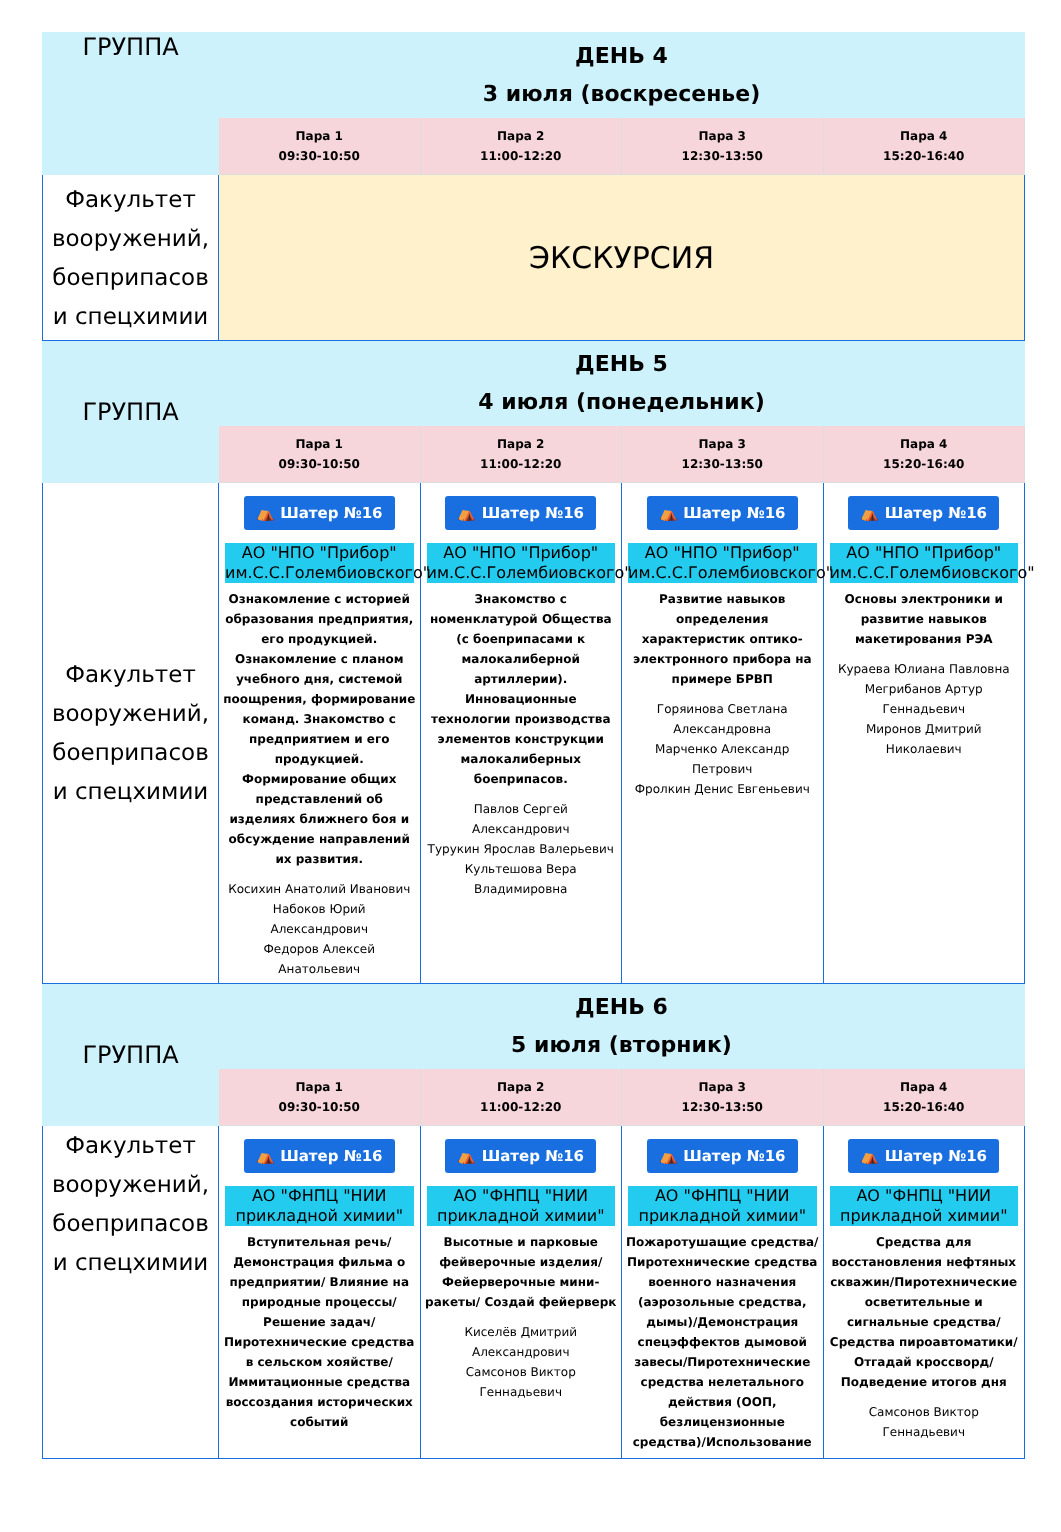| ГРУППА | ДЕНЬ 4 3 июля (воскресенье) | | | |
| --- | --- | --- | --- | --- |
| | Пара 1 09:30-10:50 | Пара 2 11:00-12:20 | Пара 3 12:30-13:50 | Пара 4 15:20-16:40 |
| Факультет вооружений, боеприпасов и спецхимии | ЭКСКУРСИЯ | | | |
| ГРУППА | ДЕНЬ 5 4 июля (понедельник) | | | |
| | Пара 1 09:30-10:50 | Пара 2 11:00-12:20 | Пара 3 12:30-13:50 | Пара 4 15:20-16:40 |
| Факультет вооружений, боеприпасов и спецхимии | ⛺ Шатер №16 АО "НПО "Прибор" им.С.С.Голембиовского" Ознакомление с историей образования предприятия, его продукцией. Ознакомление с планом учебного дня, системой поощрения, формирование команд. Знакомство с предприятием и его продукцией. Формирование общих представлений об изделиях ближнего боя и обсуждение направлений их развития. Косихин Анатолий Иванович Набоков Юрий Александрович Федоров Алексей Анатольевич | ⛺ Шатер №16 АО "НПО "Прибор" им.С.С.Голембиовского" Знакомство с номенклатурой Общества (с боеприпасами к малокалиберной артиллерии). Инновационные технологии производства элементов конструкции малокалиберных боеприпасов. Павлов Сергей Александрович Турукин Ярослав Валерьевич Культешова Вера Владимировна | ⛺ Шатер №16 АО "НПО "Прибор" им.С.С.Голембиовского" Развитие навыков определения характеристик оптико-электронного прибора на примере БРВП Горяинова Светлана Александровна Марченко Александр Петрович Фролкин Денис Евгеньевич | ⛺ Шатер №16 АО "НПО "Прибор" им.С.С.Голембиовского" Основы электроники и развитие навыков макетирования РЭА Кураева Юлиана Павловна Мегрибанов Артур Геннадьевич Миронов Дмитрий Николаевич |
| ГРУППА | ДЕНЬ 6 5 июля (вторник) | | | |
| | Пара 1 09:30-10:50 | Пара 2 11:00-12:20 | Пара 3 12:30-13:50 | Пара 4 15:20-16:40 |
| Факультет вооружений, боеприпасов и спецхимии | ⛺ Шатер №16 АО "ФНПЦ "НИИ прикладной химии" Вступительная речь/ Демонстрация фильма о предприятии/ Влияние на природные процессы/ Решение задач/ Пиротехнические средства в сельском хояйстве/ Иммитационные средства воссоздания исторических событий | ⛺ Шатер №16 АО "ФНПЦ "НИИ прикладной химии" Высотные и парковые фейверочные изделия/ Фейерверочные мини-ракеты/ Создай фейерверк Киселёв Дмитрий Александрович Самсонов Виктор Геннадьевич | ⛺ Шатер №16 АО "ФНПЦ "НИИ прикладной химии" Пожаротушащие средства/ Пиротехнические средства военного назначения (аэрозольные средства, дымы)/Демонстрация спецэффектов дымовой завесы/Пиротехнические средства нелетального действия (ООП, безлицензионные средства)/Использование | ⛺ Шатер №16 АО "ФНПЦ "НИИ прикладной химии" Средства для восстановления нефтяных скважин/Пиротехнические осветительные и сигнальные средства/ Средства пироавтоматики/ Отгадай кроссворд/ Подведение итогов дня Самсонов Виктор Геннадьевич |